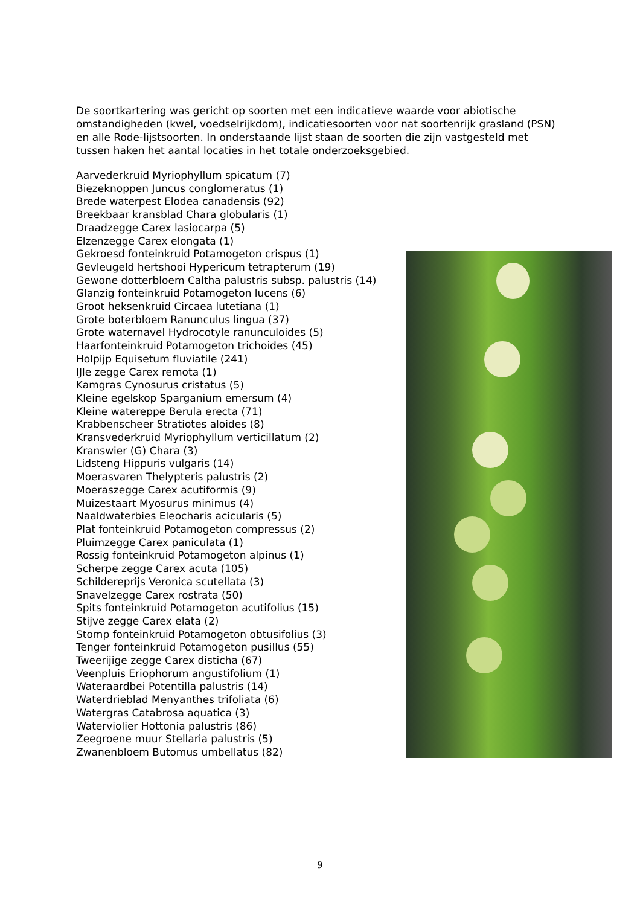De soortkartering was gericht op soorten met een indicatieve waarde voor abiotische omstandigheden (kwel, voedselrijkdom), indicatiesoorten voor nat soortenrijk grasland (PSN) en alle Rode-lijstsoorten. In onderstaande lijst staan de soorten die zijn vastgesteld met tussen haken het aantal locaties in het totale onderzoeksgebied.
Aarvederkruid Myriophyllum spicatum (7)
Biezeknoppen Juncus conglomeratus (1)
Brede waterpest Elodea canadensis (92)
Breekbaar kransblad Chara globularis (1)
Draadzegge Carex lasiocarpa (5)
Elzenzegge Carex elongata (1)
Gekroesd fonteinkruid Potamogeton crispus (1)
Gevleugeld hertshooi Hypericum tetrapterum (19)
Gewone dotterbloem Caltha palustris subsp. palustris (14)
Glanzig fonteinkruid Potamogeton lucens (6)
Groot heksenkruid Circaea lutetiana (1)
Grote boterbloem Ranunculus lingua (37)
Grote waternavel Hydrocotyle ranunculoides (5)
Haarfonteinkruid Potamogeton trichoides (45)
Holpijp Equisetum fluviatile (241)
IJle zegge Carex remota (1)
Kamgras Cynosurus cristatus (5)
Kleine egelskop Sparganium emersum (4)
Kleine watereppe Berula erecta (71)
Krabbenscheer Stratiotes aloides (8)
Kransvederkruid Myriophyllum verticillatum (2)
Kranswier (G) Chara (3)
Lidsteng Hippuris vulgaris (14)
Moerasvaren Thelypteris palustris (2)
Moeraszegge Carex acutiformis (9)
Muizestaart Myosurus minimus (4)
Naaldwaterbies Eleocharis acicularis (5)
Plat fonteinkruid Potamogeton compressus (2)
Pluimzegge Carex paniculata (1)
Rossig fonteinkruid Potamogeton alpinus (1)
Scherpe zegge Carex acuta (105)
Schildereprijs Veronica scutellata (3)
Snavelzegge Carex rostrata (50)
Spits fonteinkruid Potamogeton acutifolius (15)
Stijve zegge Carex elata (2)
Stomp fonteinkruid Potamogeton obtusifolius (3)
Tenger fonteinkruid Potamogeton pusillus (55)
Tweerijige zegge Carex disticha (67)
Veenpluis Eriophorum angustifolium (1)
Wateraardbei Potentilla palustris (14)
Waterdrieblad Menyanthes trifoliata (6)
Watergras Catabrosa aquatica (3)
Waterviolier Hottonia palustris (86)
Zeegroene muur Stellaria palustris (5)
Zwanenbloem Butomus umbellatus (82)
9